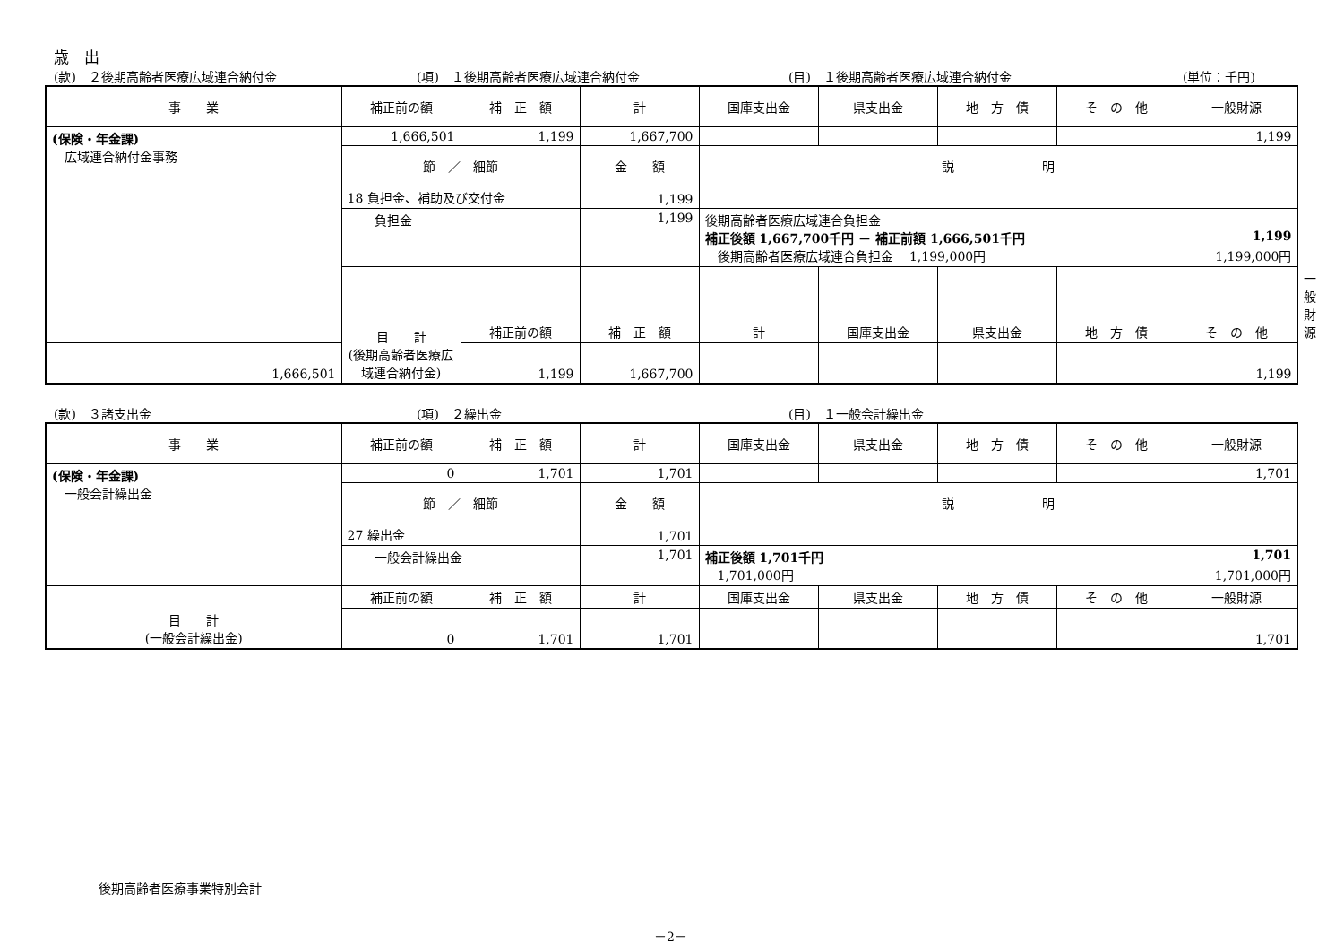歳　出
(款)　２後期高齢者医療広域連合納付金 (項)　１後期高齢者医療広域連合納付金 (目)　１後期高齢者医療広域連合納付金 (単位：千円)
| 事 業 | 補正前の額 | 補 正 額 | 計 | 国庫支出金 | 県支出金 | 地 方 債 | そ の 他 | 一般財源 | |
| --- | --- | --- | --- | --- | --- | --- | --- | --- | --- |
| (保険・年金課) 広域連合納付金事務 | 1,666,501 | 1,199 | 1,667,700 | | | | | 1,199 | |
| | 節 ／ 細節 | | 金 額 | 説 明 | | | | | |
| | 18 負担金、補助及び交付金 | | 1,199 | | | | | | |
| | 負担金 | | 1,199 | 後期高齢者医療広域連合負担金 補正後額 1,667,700千円 － 補正前額 1,666,501千円 1,199 後期高齢者医療広域連合負担金 1,199,000円 1,199,000円 | | | | | |
| | 目 計 (後期高齢者医療広域連合納付金) | 補正前の額 | 補 正 額 | 計 | 国庫支出金 | 県支出金 | 地 方 債 | そ の 他 | 一般財源 |
| 1,666,501 | | 1,199 | 1,667,700 | | | | | 1,199 | |
(款)　３諸支出金 (項)　２繰出金 (目)　１一般会計繰出金
| 事 業 | 補正前の額 | 補 正 額 | 計 | 国庫支出金 | 県支出金 | 地 方 債 | そ の 他 | 一般財源 |
| --- | --- | --- | --- | --- | --- | --- | --- | --- |
| (保険・年金課) 一般会計繰出金 | 0 | 1,701 | 1,701 | | | | | 1,701 |
| | 節 ／ 細節 | | 金 額 | 説 明 | | | | |
| | 27 繰出金 | | 1,701 | | | | | |
| | 一般会計繰出金 | | 1,701 | 補正後額 1,701千円 1,701 1,701,000円 1,701,000円 | | | | |
| 目 計 (一般会計繰出金) | 補正前の額 | 補 正 額 | 計 | 国庫支出金 | 県支出金 | 地 方 債 | そ の 他 | 一般財源 |
| | 0 | 1,701 | 1,701 | | | | | 1,701 |
後期高齢者医療事業特別会計
－2－